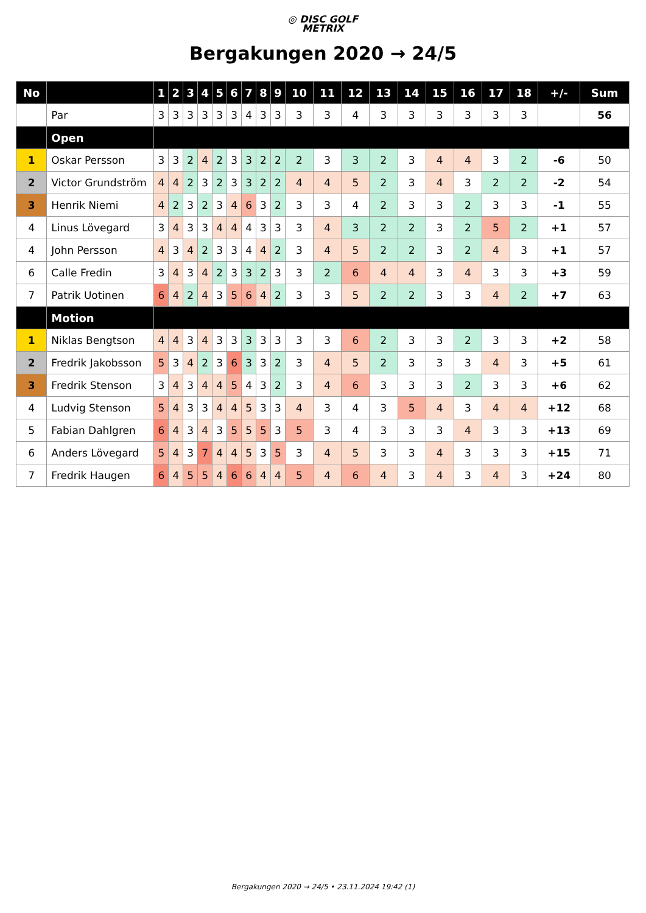◎ DISC GOLF
METRIX
Bergakungen 2020 → 24/5
| No | | 1 | 2 | 3 | 4 | 5 | 6 | 7 | 8 | 9 | 10 | 11 | 12 | 13 | 14 | 15 | 16 | 17 | 18 | +/- | Sum |
| --- | --- | --- | --- | --- | --- | --- | --- | --- | --- | --- | --- | --- | --- | --- | --- | --- | --- | --- | --- | --- | --- |
| | Par | 3 | 3 | 3 | 3 | 3 | 3 | 4 | 3 | 3 | 3 | 3 | 4 | 3 | 3 | 3 | 3 | 3 | 3 | | 56 |
| | Open | | | | | | | | | | | | | | | | | | | | |
| 1 | Oskar Persson | 3 | 3 | 2 | 4 | 2 | 3 | 3 | 2 | 2 | 2 | 3 | 3 | 2 | 3 | 4 | 4 | 3 | 2 | -6 | 50 |
| 2 | Victor Grundström | 4 | 4 | 2 | 3 | 2 | 3 | 3 | 2 | 2 | 4 | 4 | 5 | 2 | 3 | 4 | 3 | 2 | 2 | -2 | 54 |
| 3 | Henrik Niemi | 4 | 2 | 3 | 2 | 3 | 4 | 6 | 3 | 2 | 3 | 3 | 4 | 2 | 3 | 3 | 2 | 3 | 3 | -1 | 55 |
| 4 | Linus Lövegard | 3 | 4 | 3 | 3 | 4 | 4 | 4 | 3 | 3 | 3 | 4 | 3 | 2 | 2 | 3 | 2 | 5 | 2 | +1 | 57 |
| 4 | John Persson | 4 | 3 | 4 | 2 | 3 | 3 | 4 | 4 | 2 | 3 | 4 | 5 | 2 | 2 | 3 | 2 | 4 | 3 | +1 | 57 |
| 6 | Calle Fredin | 3 | 4 | 3 | 4 | 2 | 3 | 3 | 2 | 3 | 3 | 2 | 6 | 4 | 4 | 3 | 4 | 3 | 3 | +3 | 59 |
| 7 | Patrik Uotinen | 6 | 4 | 2 | 4 | 3 | 5 | 6 | 4 | 2 | 3 | 3 | 5 | 2 | 2 | 3 | 3 | 4 | 2 | +7 | 63 |
| | Motion | | | | | | | | | | | | | | | | | | | | |
| 1 | Niklas Bengtson | 4 | 4 | 3 | 4 | 3 | 3 | 3 | 3 | 3 | 3 | 3 | 6 | 2 | 3 | 3 | 2 | 3 | 3 | +2 | 58 |
| 2 | Fredrik Jakobsson | 5 | 3 | 4 | 2 | 3 | 6 | 3 | 3 | 2 | 3 | 4 | 5 | 2 | 3 | 3 | 3 | 4 | 3 | +5 | 61 |
| 3 | Fredrik Stenson | 3 | 4 | 3 | 4 | 4 | 5 | 4 | 3 | 2 | 3 | 4 | 6 | 3 | 3 | 3 | 2 | 3 | 3 | +6 | 62 |
| 4 | Ludvig Stenson | 5 | 4 | 3 | 3 | 4 | 4 | 5 | 3 | 3 | 4 | 3 | 4 | 3 | 5 | 4 | 3 | 4 | 4 | +12 | 68 |
| 5 | Fabian Dahlgren | 6 | 4 | 3 | 4 | 3 | 5 | 5 | 5 | 3 | 5 | 3 | 4 | 3 | 3 | 3 | 4 | 3 | 3 | +13 | 69 |
| 6 | Anders Lövegard | 5 | 4 | 3 | 7 | 4 | 4 | 5 | 3 | 5 | 3 | 4 | 5 | 3 | 3 | 4 | 3 | 3 | 3 | +15 | 71 |
| 7 | Fredrik Haugen | 6 | 4 | 5 | 5 | 4 | 6 | 6 | 4 | 4 | 5 | 4 | 6 | 4 | 3 | 4 | 3 | 4 | 3 | +24 | 80 |
Bergakungen 2020 → 24/5 • 23.11.2024 19:42 (1)